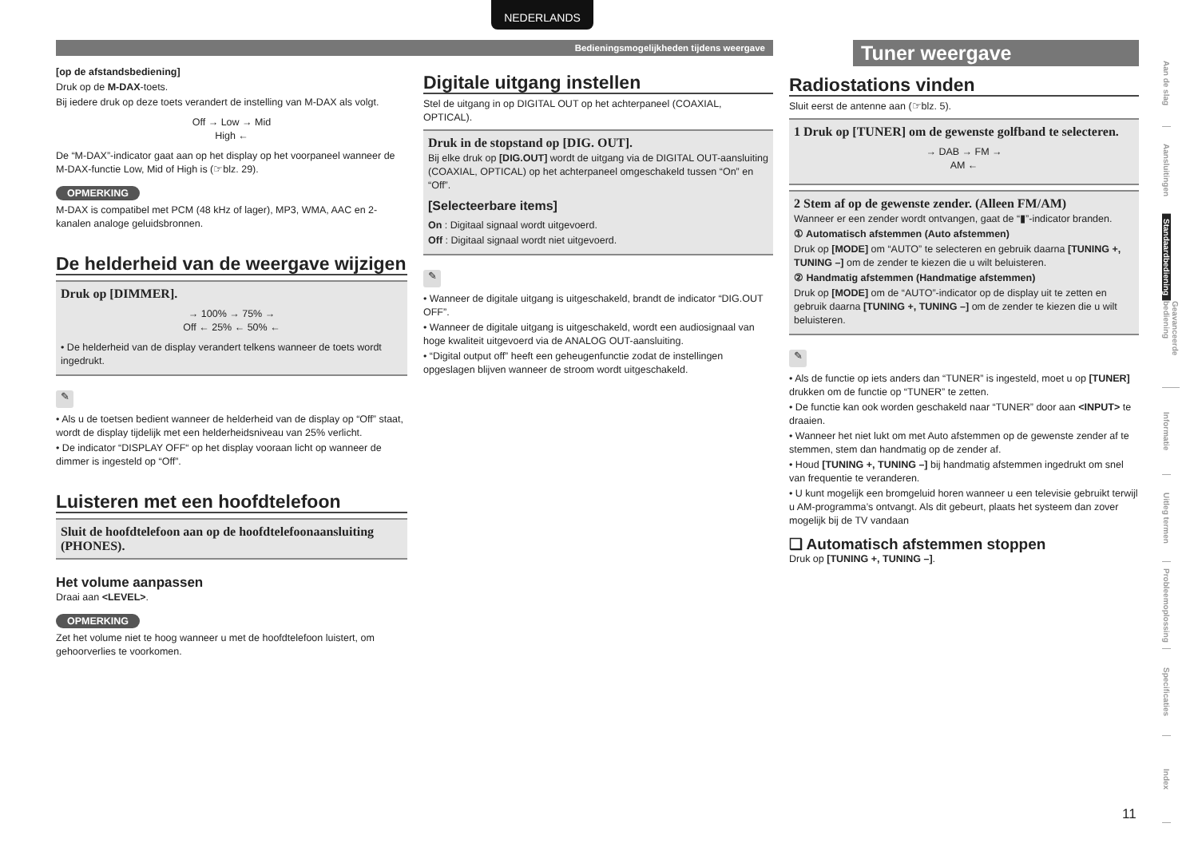NEDERLANDS
Bedieningsmogelijkheden tijdens weergave
[op de afstandsbediening]
Druk op de M-DAX-toets.
Bij iedere druk op deze toets verandert de instelling van M-DAX als volgt.
Off → Low → Mid
High ←
De “M-DAX”-indicator gaat aan op het display op het voorpaneel wanneer de M-DAX-functie Low, Mid of High is (☞blz. 29).
OPMERKING
M-DAX is compatibel met PCM (48 kHz of lager), MP3, WMA, AAC en 2-kanalen analoge geluidsbronnen.
De helderheid van de weergave wijzigen
Druk op [DIMMER].
→ 100% → 75% →
Off ← 25% ← 50% ←
• De helderheid van de display verandert telkens wanneer de toets wordt ingedrukt.
✎
• Als u de toetsen bedient wanneer de helderheid van de display op “Off” staat, wordt de display tijdelijk met een helderheidsniveau van 25% verlicht.
• De indicator “DISPLAY OFF“ op het display vooraan licht op wanneer de dimmer is ingesteld op “Off”.
Luisteren met een hoofdtelefoon
Sluit de hoofdtelefoon aan op de hoofdtelefoonaansluiting (PHONES).
Het volume aanpassen
Draai aan <LEVEL>.
OPMERKING
Zet het volume niet te hoog wanneer u met de hoofdtelefoon luistert, om gehoorverlies te voorkomen.
Digitale uitgang instellen
Stel de uitgang in op DIGITAL OUT op het achterpaneel (COAXIAL, OPTICAL).
Druk in de stopstand op [DIG. OUT].
Bij elke druk op [DIG.OUT] wordt de uitgang via de DIGITAL OUT-aansluiting (COAXIAL, OPTICAL) op het achterpaneel omgeschakeld tussen “On” en “Off”.
[Selecteerbare items]
On : Digitaal signaal wordt uitgevoerd.
Off : Digitaal signaal wordt niet uitgevoerd.
✎
• Wanneer de digitale uitgang is uitgeschakeld, brandt de indicator “DIG.OUT OFF”.
• Wanneer de digitale uitgang is uitgeschakeld, wordt een audiosignaal van hoge kwaliteit uitgevoerd via de ANALOG OUT-aansluiting.
• “Digital output off” heeft een geheugenfunctie zodat de instellingen opgeslagen blijven wanneer de stroom wordt uitgeschakeld.
Tuner weergave
Radiostations vinden
Sluit eerst de antenne aan (☞blz. 5).
1 Druk op [TUNER] om de gewenste golfband te selecteren.
→ DAB → FM →
AM ←
2 Stem af op de gewenste zender. (Alleen FM/AM)
Wanneer er een zender wordt ontvangen, gaat de “▮”-indicator branden.
① Automatisch afstemmen (Auto afstemmen)
Druk op [MODE] om “AUTO” te selecteren en gebruik daarna [TUNING +, TUNING –] om de zender te kiezen die u wilt beluisteren.
② Handmatig afstemmen (Handmatige afstemmen)
Druk op [MODE] om de “AUTO”-indicator op de display uit te zetten en gebruik daarna [TUNING +, TUNING –] om de zender te kiezen die u wilt beluisteren.
✎
• Als de functie op iets anders dan “TUNER” is ingesteld, moet u op [TUNER] drukken om de functie op “TUNER” te zetten.
• De functie kan ook worden geschakeld naar “TUNER” door aan <INPUT> te draaien.
• Wanneer het niet lukt om met Auto afstemmen op de gewenste zender af te stemmen, stem dan handmatig op de zender af.
• Houd [TUNING +, TUNING –] bij handmatig afstemmen ingedrukt om snel van frequentie te veranderen.
• U kunt mogelijk een bromgeluid horen wanneer u een televisie gebruikt terwijl u AM-programma’s ontvangt. Als dit gebeurt, plaats het systeem dan zover mogelijk bij de TV vandaan
❑ Automatisch afstemmen stoppen
Druk op [TUNING +, TUNING –].
Aan de slag
Aansluitingen
Standaardbediening
Geavanceerde bediening
Informatie
Uitleg termen
Probleemoplossing
Specificaties
Index
11